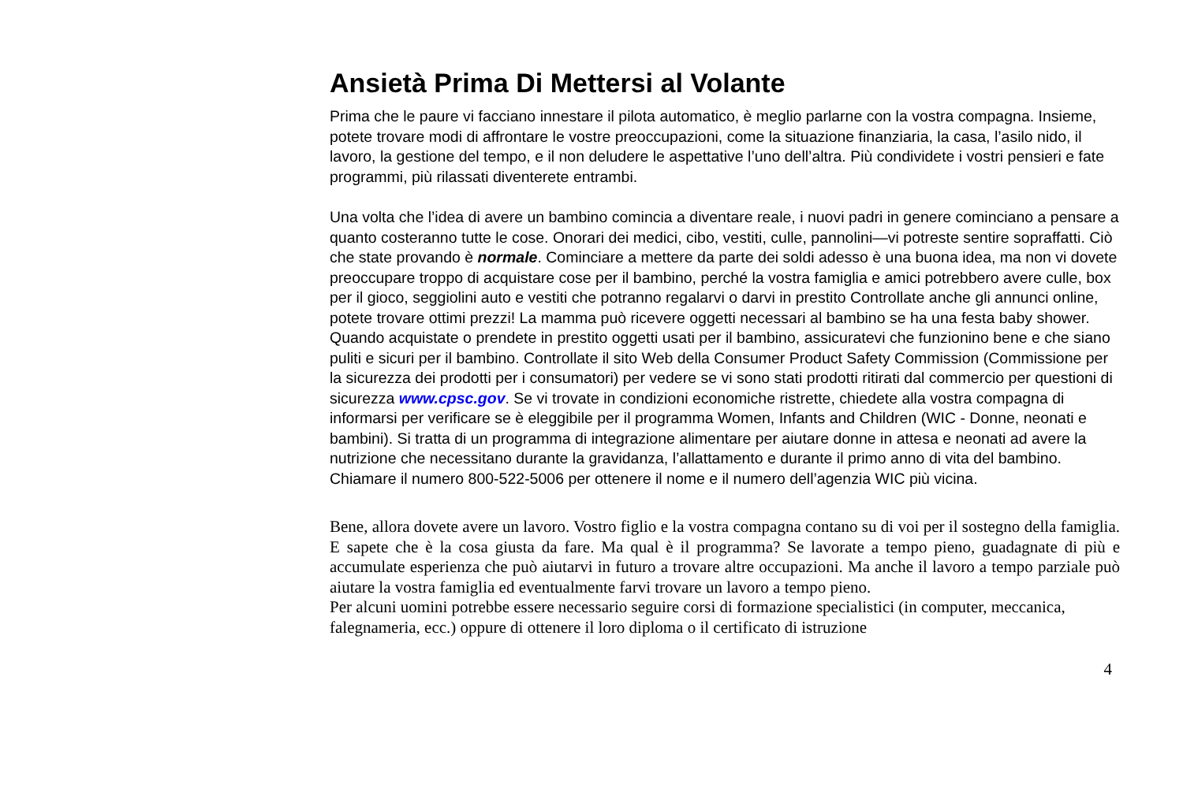Ansietà Prima Di Mettersi al Volante
Prima che le paure vi facciano innestare il pilota automatico, è meglio parlarne con la vostra compagna. Insieme, potete trovare modi di affrontare le vostre preoccupazioni, come la situazione finanziaria, la casa, l’asilo nido, il lavoro, la gestione del tempo, e il non deludere le aspettative l’uno dell’altra. Più condividete i vostri pensieri e fate programmi, più rilassati diventerete entrambi.
Una volta che l’idea di avere un bambino comincia a diventare reale, i nuovi padri in genere cominciano a pensare a quanto costeranno tutte le cose. Onorari dei medici, cibo, vestiti, culle, pannolini—vi potreste sentire sopraffatti. Ciò che state provando è normale. Cominciare a mettere da parte dei soldi adesso è una buona idea, ma non vi dovete preoccupare troppo di acquistare cose per il bambino, perché la vostra famiglia e amici potrebbero avere culle, box per il gioco, seggiolini auto e vestiti che potranno regalarvi o darvi in prestito Controllate anche gli annunci online, potete trovare ottimi prezzi! La mamma può ricevere oggetti necessari al bambino se ha una festa baby shower. Quando acquistate o prendete in prestito oggetti usati per il bambino, assicuratevi che funzionino bene e che siano puliti e sicuri per il bambino. Controllate il sito Web della Consumer Product Safety Commission (Commissione per la sicurezza dei prodotti per i consumatori) per vedere se vi sono stati prodotti ritirati dal commercio per questioni di sicurezza www.cpsc.gov. Se vi trovate in condizioni economiche ristrette, chiedete alla vostra compagna di informarsi per verificare se è eleggibile per il programma Women, Infants and Children (WIC - Donne, neonati e bambini). Si tratta di un programma di integrazione alimentare per aiutare donne in attesa e neonati ad avere la nutrizione che necessitano durante la gravidanza, l’allattamento e durante il primo anno di vita del bambino. Chiamare il numero 800-522-5006 per ottenere il nome e il numero dell’agenzia WIC più vicina.
Bene, allora dovete avere un lavoro. Vostro figlio e la vostra compagna contano su di voi per il sostegno della famiglia. E sapete che è la cosa giusta da fare. Ma qual è il programma? Se lavorate a tempo pieno, guadagnate di più e accumulate esperienza che può aiutarvi in futuro a trovare altre occupazioni. Ma anche il lavoro a tempo parziale può aiutare la vostra famiglia ed eventualmente farvi trovare un lavoro a tempo pieno.
Per alcuni uomini potrebbe essere necessario seguire corsi di formazione specialistici (in computer, meccanica, falegnameria, ecc.) oppure di ottenere il loro diploma o il certificato di istruzione
4